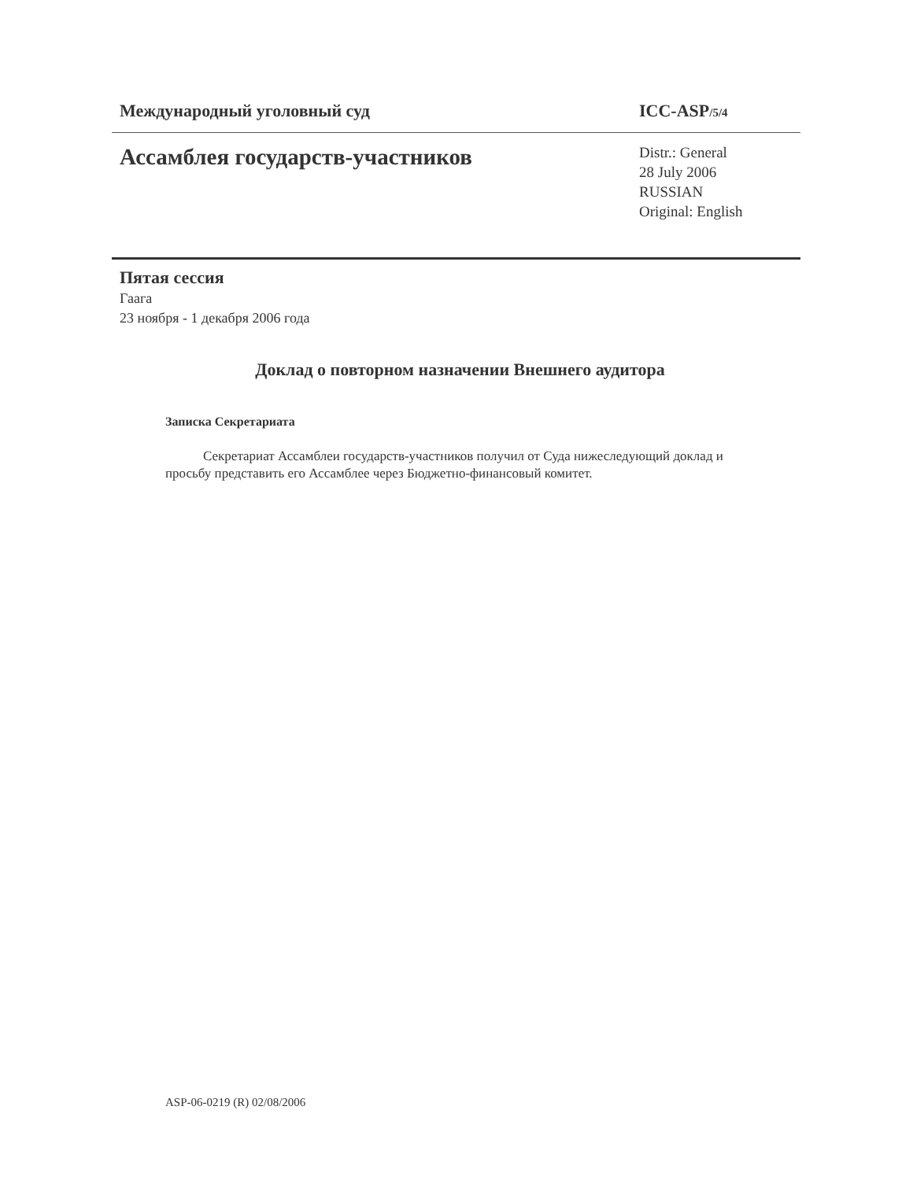Международный уголовный суд ICC-ASP/5/4
Ассамблея государств-участников
Distr.: General
28 July 2006
RUSSIAN
Original: English
Пятая сессия
Гаага
23 ноября - 1 декабря 2006 года
Доклад о повторном назначении Внешнего аудитора
Записка Секретариата
Секретариат Ассамблеи государств-участников получил от Суда нижеследующий доклад и просьбу представить его Ассамблее через Бюджетно-финансовый комитет.
ASP-06-0219 (R) 02/08/2006